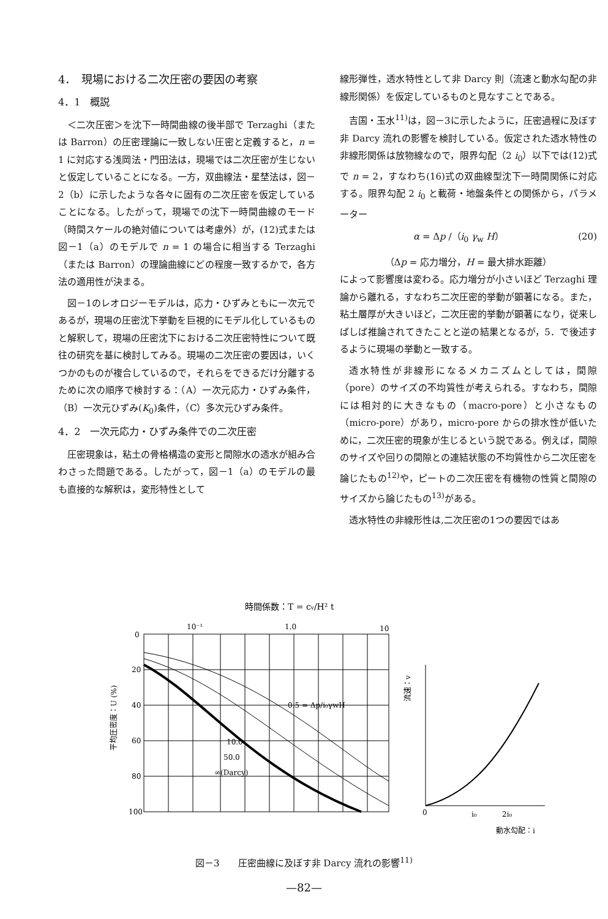4．　現場における二次圧密の要因の考察
4．1　概説
＜二次圧密＞を沈下一時間曲線の後半部で Terzaghi（または Barron）の圧密理論に一致しない圧密と定義すると，n = 1 に対応する浅岡法・門田法は，現場では二次圧密が生じないと仮定していることになる。一方，双曲線法・星埜法は，図－2（b）に示したような各々に固有の二次圧密を仮定していることになる。したがって，現場での沈下一時間曲線のモード（時間スケールの絶対値については考慮外）が，(12)式または 図－1（a）のモデルで n = 1 の場合に相当する Terzaghi（または Barron）の理論曲線にどの程度一致するかで，各方法の適用性が決まる。
図－1のレオロジーモデルは，応力・ひずみともに一次元であるが，現場の圧密沈下挙動を巨視的にモデル化しているものと解釈して，現場の圧密沈下における二次圧密特性について既往の研究を基に検討してみる。現場の二次圧密の要因は，いくつかのものが複合しているので，それらをできるだけ分離するために次の順序で検討する：（A）一次元応力・ひずみ条件，（B）一次元ひずみ(K<sub>0</sub>)条件，（C）多次元ひずみ条件。
4．2　一次元応力・ひずみ条件での二次圧密
圧密現象は，粘土の骨格構造の変形と間隙水の透水が組み合わさった問題である。したがって，図－1（a）のモデルの最も直接的な解釈は，変形特性として
線形弾性，透水特性として非 Darcy 則（流速と動水勾配の非線形関係）を仮定しているものと見なすことである。
吉国・玉水<sup>11)</sup>は，図－3に示したように，圧密過程に及ぼす非 Darcy 流れの影響を検討している。仮定された透水特性の非線形関係は放物線なので，限界勾配（2 i<sub>0</sub>）以下では(12)式で n = 2，すなわち(16)式の双曲線型沈下一時間関係に対応する。限界勾配 2 i<sub>0</sub> と載荷・地盤条件との関係から，パラメーター
α = Δp /（i<sub>0</sub> γ<sub>w</sub> H） (20)
（Δp = 応力増分，H = 最大排水距離）
によって影響度は変わる。応力増分が小さいほど Terzaghi 理論から離れる，すなわち二次圧密的挙動が顕著になる。また，粘土層厚が大きいほど，二次圧密的挙動が顕著になり，従来しばしば推論されてきたことと逆の結果となるが，5．で後述するように現場の挙動と一致する。
透水特性が非線形になるメカニズムとしては，間隙（pore）のサイズの不均質性が考えられる。すなわち，間隙には相対的に大きなもの（macro-pore）と小さなもの（micro-pore）があり，micro-pore からの排水性が低いために，二次圧密的現象が生じるという説である。例えば，間隙のサイズや回りの間隙との連結状態の不均質性から二次圧密を論じたもの<sup>12)</sup>や，ピートの二次圧密を有機物の性質と間隙のサイズから論じたもの<sup>13)</sup>がある。
透水特性の非線形性は,二次圧密の1つの要因ではあ
時間係数：T = cv/H² t
10⁻¹
1.0
10
0
20
40
60
80
100
平均圧密度：U (%)
10.0
50.0
∞(Darcy)
0.5 = Δp/i₀γwH
0
i₀
2i₀
動水勾配：i
流速：v
図－3　　圧密曲線に及ぼす非 Darcy 流れの影響<sup>11)</sup>
—82—